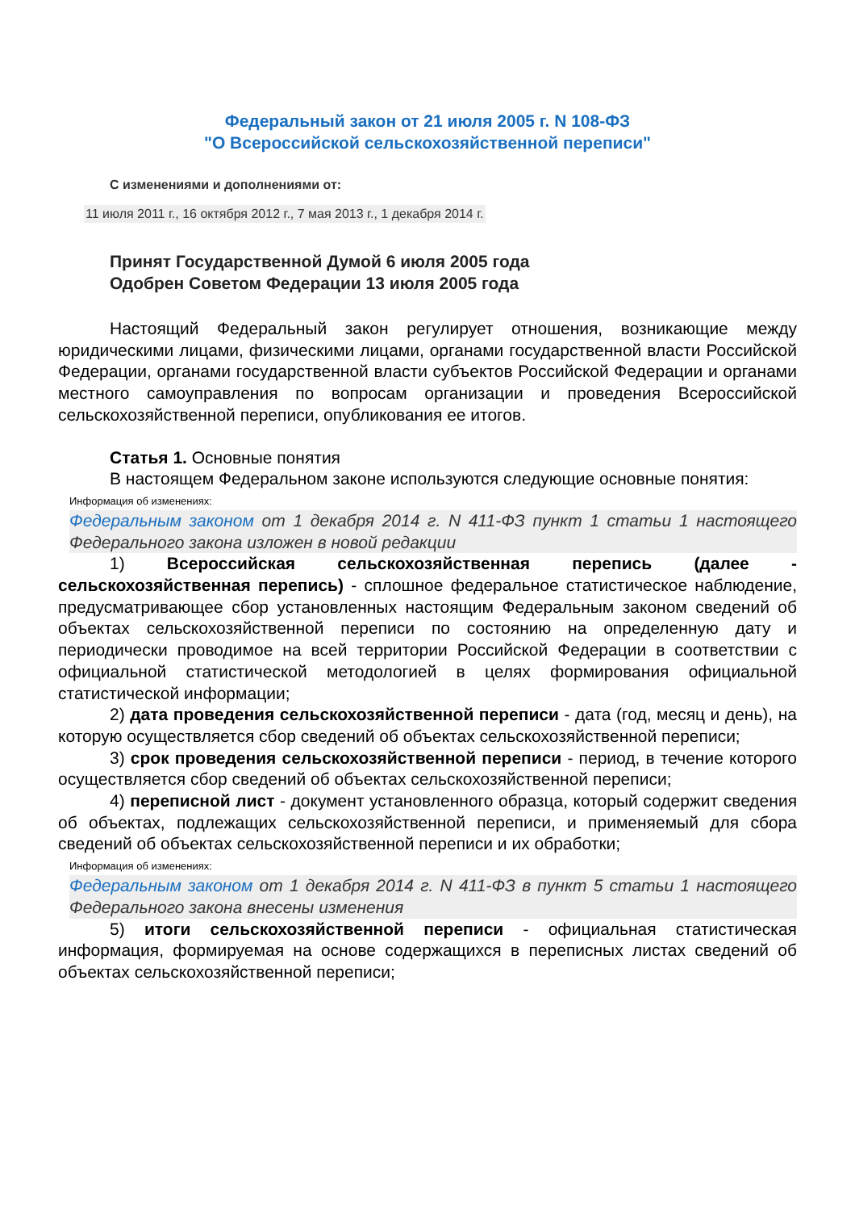Федеральный закон от 21 июля 2005 г. N 108-ФЗ
"О Всероссийской сельскохозяйственной переписи"
С изменениями и дополнениями от:
11 июля 2011 г., 16 октября 2012 г., 7 мая 2013 г., 1 декабря 2014 г.
Принят Государственной Думой 6 июля 2005 года
Одобрен Советом Федерации 13 июля 2005 года
Настоящий Федеральный закон регулирует отношения, возникающие между юридическими лицами, физическими лицами, органами государственной власти Российской Федерации, органами государственной власти субъектов Российской Федерации и органами местного самоуправления по вопросам организации и проведения Всероссийской сельскохозяйственной переписи, опубликования ее итогов.
Статья 1. Основные понятия
В настоящем Федеральном законе используются следующие основные понятия:
Информация об изменениях:
Федеральным законом от 1 декабря 2014 г. N 411-ФЗ пункт 1 статьи 1 настоящего Федерального закона изложен в новой редакции
1) Всероссийская сельскохозяйственная перепись (далее - сельскохозяйственная перепись) - сплошное федеральное статистическое наблюдение, предусматривающее сбор установленных настоящим Федеральным законом сведений об объектах сельскохозяйственной переписи по состоянию на определенную дату и периодически проводимое на всей территории Российской Федерации в соответствии с официальной статистической методологией в целях формирования официальной статистической информации;
2) дата проведения сельскохозяйственной переписи - дата (год, месяц и день), на которую осуществляется сбор сведений об объектах сельскохозяйственной переписи;
3) срок проведения сельскохозяйственной переписи - период, в течение которого осуществляется сбор сведений об объектах сельскохозяйственной переписи;
4) переписной лист - документ установленного образца, который содержит сведения об объектах, подлежащих сельскохозяйственной переписи, и применяемый для сбора сведений об объектах сельскохозяйственной переписи и их обработки;
Информация об изменениях:
Федеральным законом от 1 декабря 2014 г. N 411-ФЗ в пункт 5 статьи 1 настоящего Федерального закона внесены изменения
5) итоги сельскохозяйственной переписи - официальная статистическая информация, формируемая на основе содержащихся в переписных листах сведений об объектах сельскохозяйственной переписи;